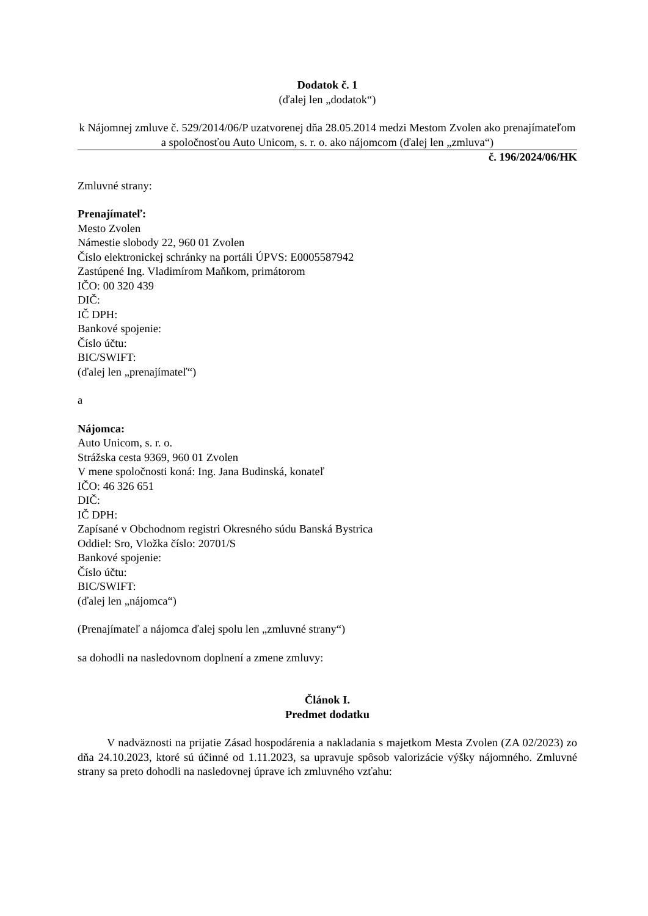Dodatok č. 1
(ďalej len „dodatok“)
k Nájomnej zmluve č. 529/2014/06/P uzatvorenej dňa 28.05.2014 medzi Mestom Zvolen ako prenajímateľom a spoločnosťou Auto Unicom, s. r. o. ako nájomcom (ďalej len „zmluva“)
č. 196/2024/06/HK
Zmluvné strany:
Prenajímateľ:
Mesto Zvolen
Námestie slobody 22, 960 01 Zvolen
Číslo elektronickej schránky na portáli ÚPVS: E0005587942
Zastúpené Ing. Vladimírom Maňkom, primátorom
IČO: 00 320 439
DIČ:
IČ DPH:
Bankové spojenie:
Číslo účtu:
BIC/SWIFT:
(ďalej len „prenajímateľ“)
a
Nájomca:
Auto Unicom, s. r. o.
Strážska cesta 9369, 960 01 Zvolen
V mene spoločnosti koná: Ing. Jana Budinská, konateľ
IČO: 46 326 651
DIČ:
IČ DPH:
Zapísané v Obchodnom registri Okresného súdu Banská Bystrica
Oddiel: Sro, Vložka číslo: 20701/S
Bankové spojenie:
Číslo účtu:
BIC/SWIFT:
(ďalej len „nájomca“)
(Prenajímateľ a nájomca ďalej spolu len „zmluvné strany“)
sa dohodli na nasledovnom doplnení a zmene zmluvy:
Článok I.
Predmet dodatku
V nadväznosti na prijatie Zásad hospodárenia a nakladania s majetkom Mesta Zvolen (ZA 02/2023) zo dňa 24.10.2023, ktoré sú účinné od 1.11.2023, sa upravuje spôsob valorizácie výšky nájomného. Zmluvné strany sa preto dohodli na nasledovnej úprave ich zmluvného vzťahu: